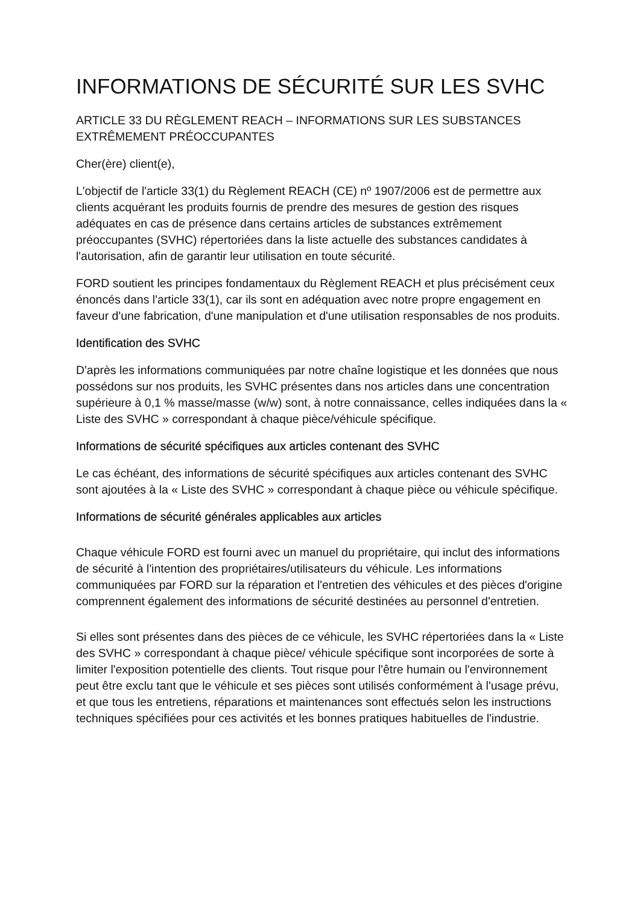INFORMATIONS DE SÉCURITÉ SUR LES SVHC
ARTICLE 33 DU RÈGLEMENT REACH – INFORMATIONS SUR LES SUBSTANCES EXTRÊMEMENT PRÉOCCUPANTES
Cher(ère) client(e),
L'objectif de l'article 33(1) du Règlement REACH (CE) nº 1907/2006 est de permettre aux clients acquérant les produits fournis de prendre des mesures de gestion des risques adéquates en cas de présence dans certains articles de substances extrêmement préoccupantes (SVHC) répertoriées dans la liste actuelle des substances candidates à l'autorisation, afin de garantir leur utilisation en toute sécurité.
FORD soutient les principes fondamentaux du Règlement REACH et plus précisément ceux énoncés dans l'article 33(1), car ils sont en adéquation avec notre propre engagement en faveur d'une fabrication, d'une manipulation et d'une utilisation responsables de nos produits.
Identification des SVHC
D'après les informations communiquées par notre chaîne logistique et les données que nous possédons sur nos produits, les SVHC présentes dans nos articles dans une concentration supérieure à 0,1 % masse/masse (w/w) sont, à notre connaissance, celles indiquées dans la « Liste des SVHC » correspondant à chaque pièce/véhicule spécifique.
Informations de sécurité spécifiques aux articles contenant des SVHC
Le cas échéant, des informations de sécurité spécifiques aux articles contenant des SVHC sont ajoutées à la « Liste des SVHC » correspondant à chaque pièce ou véhicule spécifique.
Informations de sécurité générales applicables aux articles
Chaque véhicule FORD est fourni avec un manuel du propriétaire, qui inclut des informations de sécurité à l'intention des propriétaires/utilisateurs du véhicule. Les informations communiquées par FORD sur la réparation et l'entretien des véhicules et des pièces d'origine comprennent également des informations de sécurité destinées au personnel d'entretien.
Si elles sont présentes dans des pièces de ce véhicule, les SVHC répertoriées dans la « Liste des SVHC » correspondant à chaque pièce/ véhicule spécifique sont incorporées de sorte à limiter l'exposition potentielle des clients. Tout risque pour l'être humain ou l'environnement peut être exclu tant que le véhicule et ses pièces sont utilisés conformément à l'usage prévu, et que tous les entretiens, réparations et maintenances sont effectués selon les instructions techniques spécifiées pour ces activités et les bonnes pratiques habituelles de l'industrie.